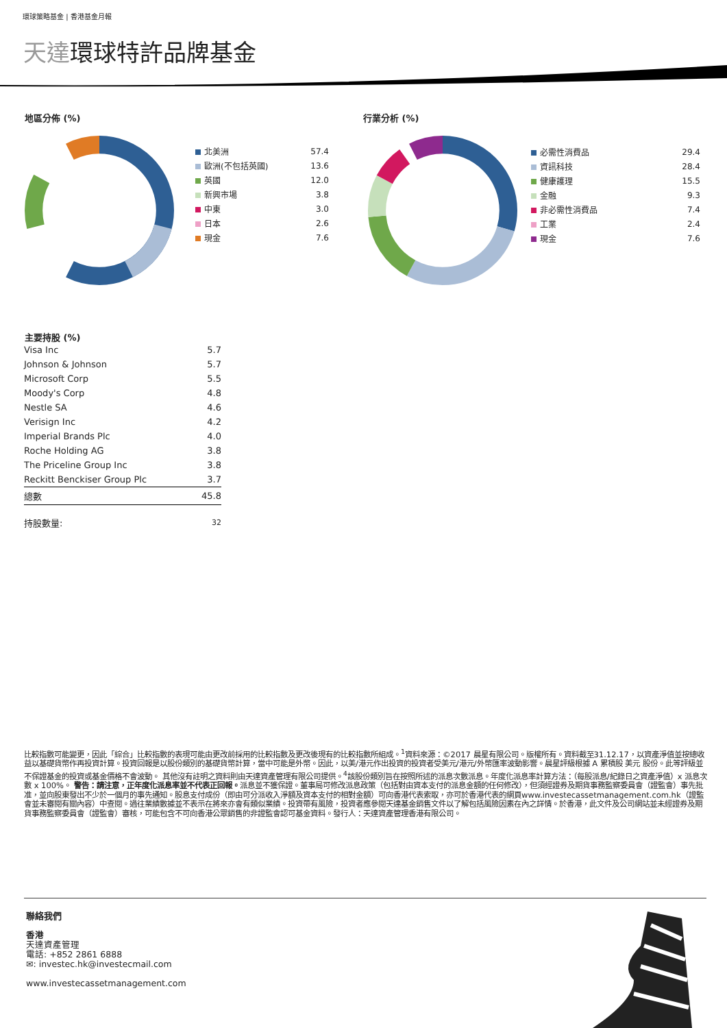環球策略基金 | 香港基金月報
天達環球特許品牌基金
地區分佈 (%) 行業分析 (%)
| 北美洲 | 57.4 |
| 歐洲(不包括英國) | 13.6 |
| 英國 | 12.0 |
| 新興市場 | 3.8 |
| 中東 | 3.0 |
| 日本 | 2.6 |
| 現金 | 7.6 |
| 必需性消費品 | 29.4 |
| 資訊科技 | 28.4 |
| 健康護理 | 15.5 |
| 金融 | 9.3 |
| 非必需性消費品 | 7.4 |
| 工業 | 2.4 |
| 現金 | 7.6 |
主要持股 (%)
| Visa Inc | 5.7 |
| Johnson & Johnson | 5.7 |
| Microsoft Corp | 5.5 |
| Moody's Corp | 4.8 |
| Nestle SA | 4.6 |
| Verisign Inc | 4.2 |
| Imperial Brands Plc | 4.0 |
| Roche Holding AG | 3.8 |
| The Priceline Group Inc | 3.8 |
| Reckitt Benckiser Group Plc | 3.7 |
| 總數 | 45.8 |
| 持股數量: | 32 |
比較指數可能變更，因此「綜合」比較指數的表現可能由更改前採用的比較指數及更改後現有的比較指數所組成。<sup>1</sup>資料來源：©2017 晨星有限公司。版權所有。資料截至31.12.17，以資產淨值並按總收益以基礎貨幣作再投資計算。投資回報是以股份類別的基礎貨幣計算，當中可能是外幣。因此，以美/港元作出投資的投資者受美元/港元/外幣匯率波動影響。晨星評級根據 A 累積股 美元 股份。此等評級並不保證基金的投資或基金價格不會波動。 其他沒有註明之資料則由天達資產管理有限公司提供。<sup>4</sup>該股份類別旨在按照所述的派息次數派息。年度化派息率計算方法：（每股派息/紀錄日之資產淨值）x 派息次數 x 100%。 警告：請注意，正年度化派息率並不代表正回報。派息並不獲保證。董事局可修改派息政策（包括對由資本支付的派息金額的任何修改），但須經證券及期貨事務監察委員會（證監會）事先批准，並向股東發出不少於一個月的事先通知。股息支付成份（即由可分派收入淨額及資本支付的相對金額）可向香港代表索取，亦可於香港代表的網頁www.investecassetmanagement.com.hk（證監會並未審閱有關內容）中查閱。過往業績數據並不表示在將來亦會有類似業績。投資帶有風險，投資者應參閱天達基金銷售文件以了解包括風險因素在內之詳情。於香港，此文件及公司網站並未經證券及期貨事務監察委員會（證監會）審核，可能包含不可向香港公眾銷售的非證監會認可基金資料。發行人：天達資產管理香港有限公司。
聯絡我們
香港
天達資產管理
電話: +852 2861 6888
✉: investec.hk@investecmail.com
www.investecassetmanagement.com